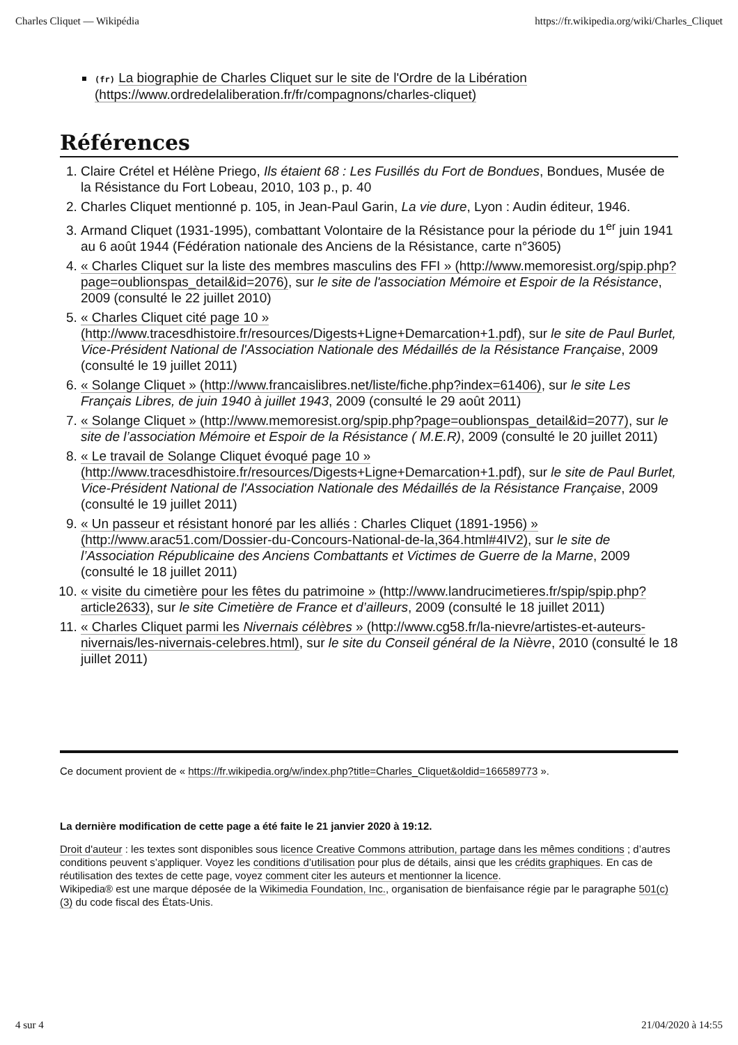Charles Cliquet — Wikipédia https://fr.wikipedia.org/wiki/Charles_Cliquet
(fr) La biographie de Charles Cliquet sur le site de l'Ordre de la Libération (https://www.ordredelaliberation.fr/fr/compagnons/charles-cliquet)
Références
1. Claire Crétel et Hélène Priego, Ils étaient 68 : Les Fusillés du Fort de Bondues, Bondues, Musée de la Résistance du Fort Lobeau, 2010, 103 p., p. 40
2. Charles Cliquet mentionné p. 105, in Jean-Paul Garin, La vie dure, Lyon : Audin éditeur, 1946.
3. Armand Cliquet (1931-1995), combattant Volontaire de la Résistance pour la période du 1<sup>er</sup> juin 1941 au 6 août 1944 (Fédération nationale des Anciens de la Résistance, carte n°3605)
4. « Charles Cliquet sur la liste des membres masculins des FFI » (http://www.memoresist.org/spip.php?page=oublionspas_detail&id=2076), sur le site de l'association Mémoire et Espoir de la Résistance, 2009 (consulté le 22 juillet 2010)
5. « Charles Cliquet cité page 10 » (http://www.tracesdhistoire.fr/resources/Digests+Ligne+Demarcation+1.pdf), sur le site de Paul Burlet, Vice-Président National de l'Association Nationale des Médaillés de la Résistance Française, 2009 (consulté le 19 juillet 2011)
6. « Solange Cliquet » (http://www.francaislibres.net/liste/fiche.php?index=61406), sur le site Les Français Libres, de juin 1940 à juillet 1943, 2009 (consulté le 29 août 2011)
7. « Solange Cliquet » (http://www.memoresist.org/spip.php?page=oublionspas_detail&id=2077), sur le site de l’association Mémoire et Espoir de la Résistance ( M.E.R), 2009 (consulté le 20 juillet 2011)
8. « Le travail de Solange Cliquet évoqué page 10 » (http://www.tracesdhistoire.fr/resources/Digests+Ligne+Demarcation+1.pdf), sur le site de Paul Burlet, Vice-Président National de l'Association Nationale des Médaillés de la Résistance Française, 2009 (consulté le 19 juillet 2011)
9. « Un passeur et résistant honoré par les alliés : Charles Cliquet (1891-1956) » (http://www.arac51.com/Dossier-du-Concours-National-de-la,364.html#4IV2), sur le site de l’Association Républicaine des Anciens Combattants et Victimes de Guerre de la Marne, 2009 (consulté le 18 juillet 2011)
10. « visite du cimetière pour les fêtes du patrimoine » (http://www.landrucimetieres.fr/spip/spip.php?article2633), sur le site Cimetière de France et d’ailleurs, 2009 (consulté le 18 juillet 2011)
11. « Charles Cliquet parmi les Nivernais célèbres » (http://www.cg58.fr/la-nievre/artistes-et-auteurs-nivernais/les-nivernais-celebres.html), sur le site du Conseil général de la Nièvre, 2010 (consulté le 18 juillet 2011)
Ce document provient de « https://fr.wikipedia.org/w/index.php?title=Charles_Cliquet&oldid=166589773 ».
La dernière modification de cette page a été faite le 21 janvier 2020 à 19:12.
Droit d'auteur : les textes sont disponibles sous licence Creative Commons attribution, partage dans les mêmes conditions ; d’autres conditions peuvent s’appliquer. Voyez les conditions d’utilisation pour plus de détails, ainsi que les crédits graphiques. En cas de réutilisation des textes de cette page, voyez comment citer les auteurs et mentionner la licence.
Wikipedia® est une marque déposée de la Wikimedia Foundation, Inc., organisation de bienfaisance régie par le paragraphe 501(c)(3) du code fiscal des États-Unis.
4 sur 4 21/04/2020 à 14:55